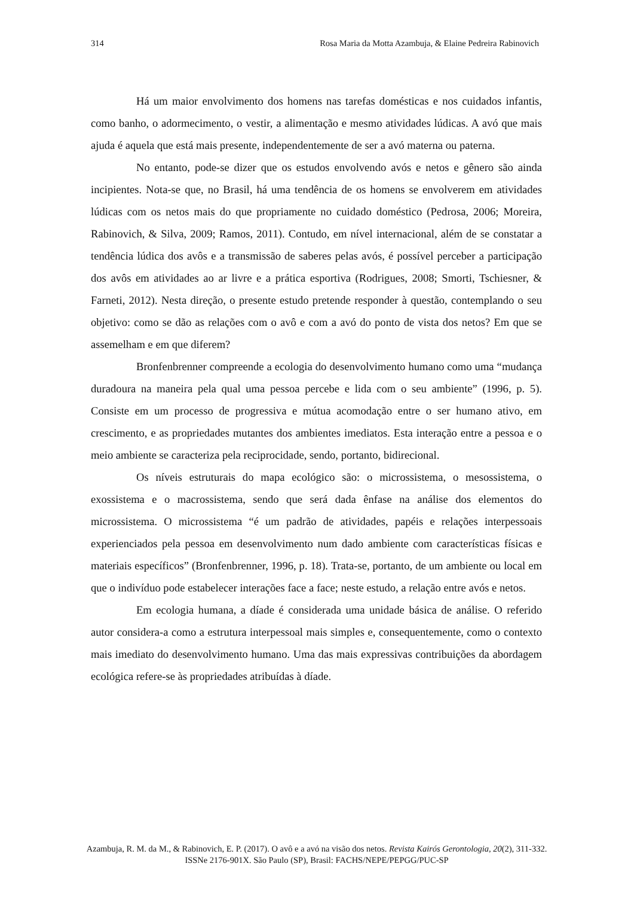314 Rosa Maria da Motta Azambuja, & Elaine Pedreira Rabinovich
Há um maior envolvimento dos homens nas tarefas domésticas e nos cuidados infantis, como banho, o adormecimento, o vestir, a alimentação e mesmo atividades lúdicas. A avó que mais ajuda é aquela que está mais presente, independentemente de ser a avó materna ou paterna.
No entanto, pode-se dizer que os estudos envolvendo avós e netos e gênero são ainda incipientes. Nota-se que, no Brasil, há uma tendência de os homens se envolverem em atividades lúdicas com os netos mais do que propriamente no cuidado doméstico (Pedrosa, 2006; Moreira, Rabinovich, & Silva, 2009; Ramos, 2011). Contudo, em nível internacional, além de se constatar a tendência lúdica dos avôs e a transmissão de saberes pelas avós, é possível perceber a participação dos avôs em atividades ao ar livre e a prática esportiva (Rodrigues, 2008; Smorti, Tschiesner, & Farneti, 2012). Nesta direção, o presente estudo pretende responder à questão, contemplando o seu objetivo: como se dão as relações com o avô e com a avó do ponto de vista dos netos? Em que se assemelham e em que diferem?
Bronfenbrenner compreende a ecologia do desenvolvimento humano como uma “mudança duradoura na maneira pela qual uma pessoa percebe e lida com o seu ambiente” (1996, p. 5). Consiste em um processo de progressiva e mútua acomodação entre o ser humano ativo, em crescimento, e as propriedades mutantes dos ambientes imediatos. Esta interação entre a pessoa e o meio ambiente se caracteriza pela reciprocidade, sendo, portanto, bidirecional.
Os níveis estruturais do mapa ecológico são: o microssistema, o mesossistema, o exossistema e o macrossistema, sendo que será dada ênfase na análise dos elementos do microssistema. O microssistema “é um padrão de atividades, papéis e relações interpessoais experienciados pela pessoa em desenvolvimento num dado ambiente com características físicas e materiais específicos” (Bronfenbrenner, 1996, p. 18). Trata-se, portanto, de um ambiente ou local em que o indivíduo pode estabelecer interações face a face; neste estudo, a relação entre avós e netos.
Em ecologia humana, a díade é considerada uma unidade básica de análise. O referido autor considera-a como a estrutura interpessoal mais simples e, consequentemente, como o contexto mais imediato do desenvolvimento humano. Uma das mais expressivas contribuições da abordagem ecológica refere-se às propriedades atribuídas à díade.
Azambuja, R. M. da M., & Rabinovich, E. P. (2017). O avô e a avó na visão dos netos. Revista Kairós Gerontologia, 20(2), 311-332. ISSNe 2176-901X. São Paulo (SP), Brasil: FACHS/NEPE/PEPGG/PUC-SP